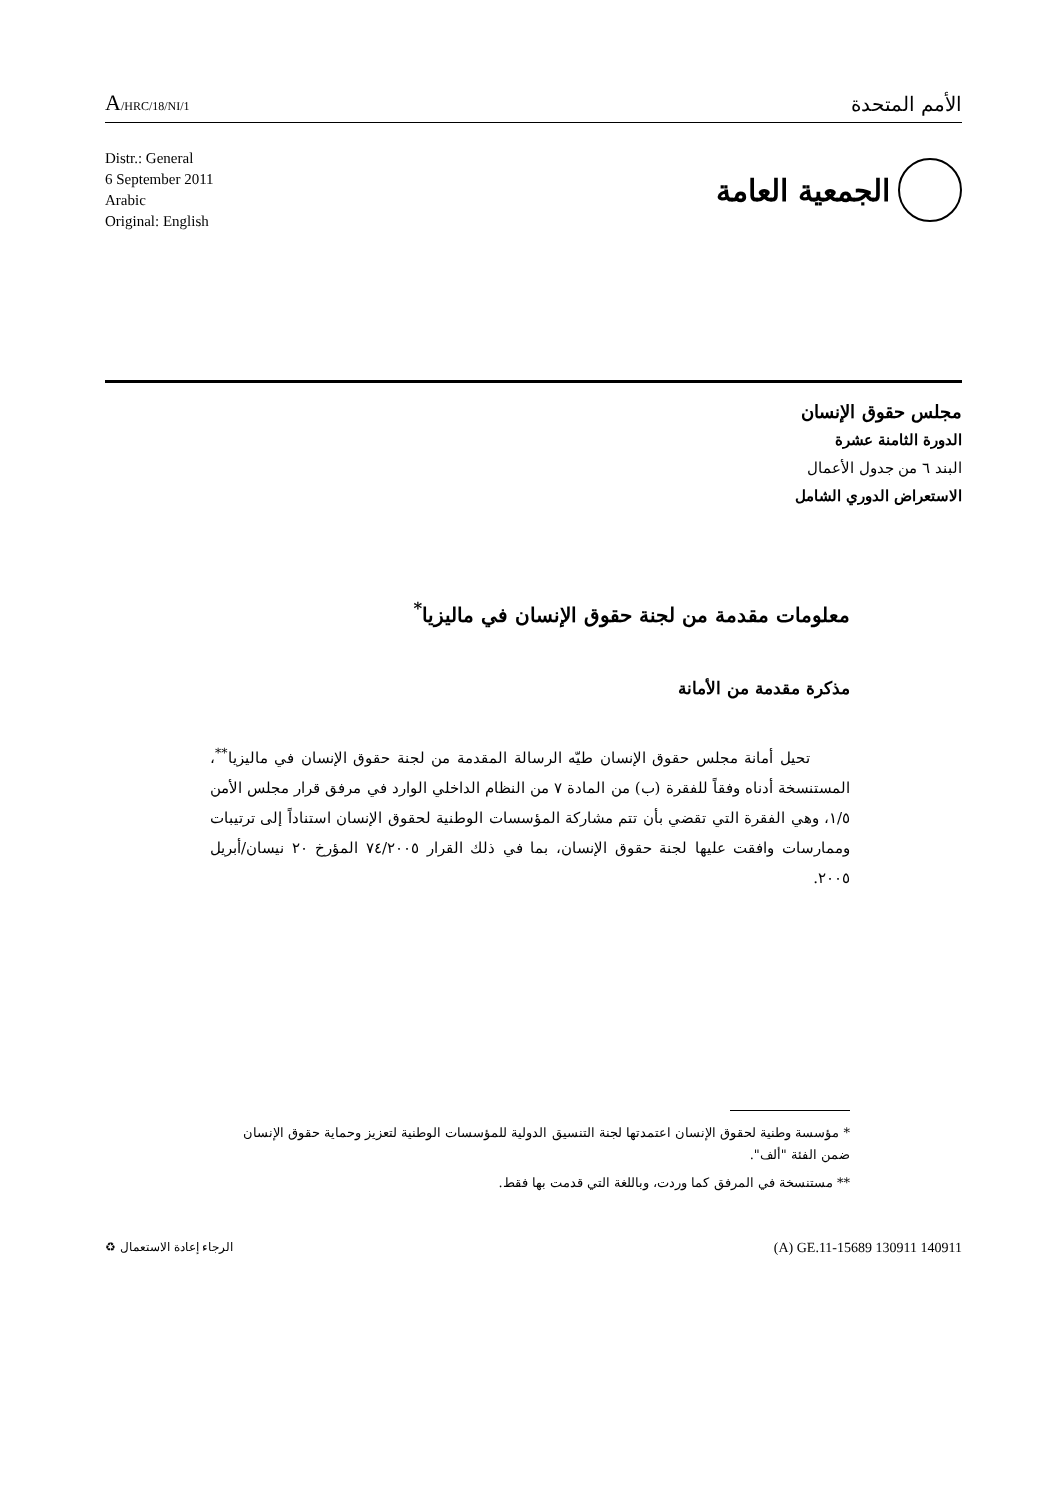A/HRC/18/NI/1
الأمم المتحدة
Distr.: General
6 September 2011
Arabic
Original: English
الجمعية العامة
مجلس حقوق الإنسان
الدورة الثامنة عشرة
البند ٦ من جدول الأعمال
الاستعراض الدوري الشامل
معلومات مقدمة من لجنة حقوق الإنسان في ماليزيا<sup>*</sup>
مذكرة مقدمة من الأمانة
تحيل أمانة مجلس حقوق الإنسان طيّه الرسالة المقدمة من لجنة حقوق الإنسان في ماليزيا<sup>**</sup>، المستنسخة أدناه وفقاً للفقرة (ب) من المادة ٧ من النظام الداخلي الوارد في مرفق قرار مجلس الأمن ١/٥، وهي الفقرة التي تقضي بأن تتم مشاركة المؤسسات الوطنية لحقوق الإنسان استناداً إلى ترتيبات وممارسات وافقت عليها لجنة حقوق الإنسان، بما في ذلك القرار ٧٤/٢٠٠٥ المؤرخ ٢٠ نيسان/أبريل ٢٠٠٥.
* مؤسسة وطنية لحقوق الإنسان اعتمدتها لجنة التنسيق الدولية للمؤسسات الوطنية لتعزيز وحماية حقوق الإنسان ضمن الفئة "ألف".
** مستنسخة في المرفق كما وردت، وباللغة التي قدمت بها فقط.
(A) GE.11-15689 130911 140911 الرجاء إعادة الاستعمال ♻